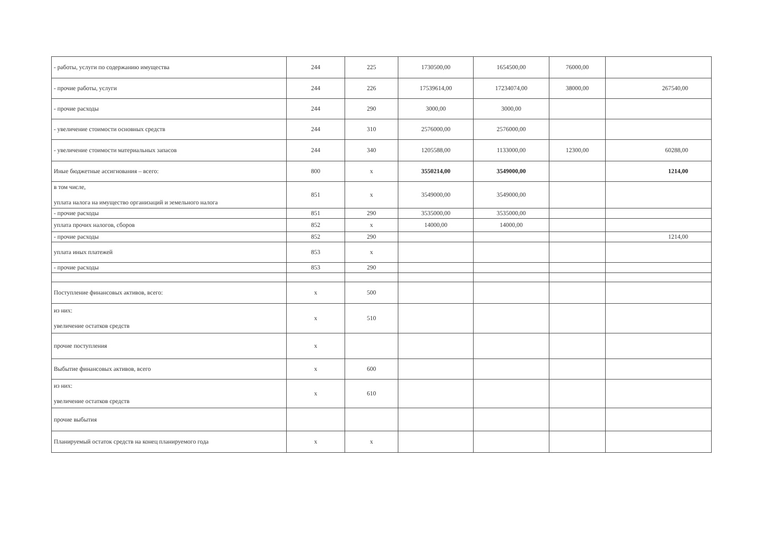| - работы, услуги по содержанию имущества | 244 | 225 | 1730500,00 | 1654500,00 | 76000,00 | |
| - прочие работы, услуги | 244 | 226 | 17539614,00 | 17234074,00 | 38000,00 | 267540,00 |
| - прочие расходы | 244 | 290 | 3000,00 | 3000,00 | | |
| - увеличение стоимости основных средств | 244 | 310 | 2576000,00 | 2576000,00 | | |
| - увеличение стоимости материальных запасов | 244 | 340 | 1205588,00 | 1133000,00 | 12300,00 | 60288,00 |
| Иные бюджетные ассигнования – всего: | 800 | x | 3550214,00 | 3549000,00 | | 1214,00 |
| в том числе, уплата налога на имущество организаций и земельного налога | 851 | x | 3549000,00 | 3549000,00 | | |
| - прочие расходы | 851 | 290 | 3535000,00 | 3535000,00 | | |
| уплата прочих налогов, сборов | 852 | x | 14000,00 | 14000,00 | | |
| - прочие расходы | 852 | 290 | | | | 1214,00 |
| уплата иных платежей | 853 | x | | | | |
| - прочие расходы | 853 | 290 | | | | |
| Поступление финансовых активов, всего: | x | 500 | | | | |
| из них: увеличение остатков средств | x | 510 | | | | |
| прочие поступления | x | | | | | |
| Выбытие финансовых активов, всего | x | 600 | | | | |
| из них: увеличение остатков средств | x | 610 | | | | |
| прочие выбытия | | | | | | |
| Планируемый остаток средств на конец планируемого года | x | x | | | | |